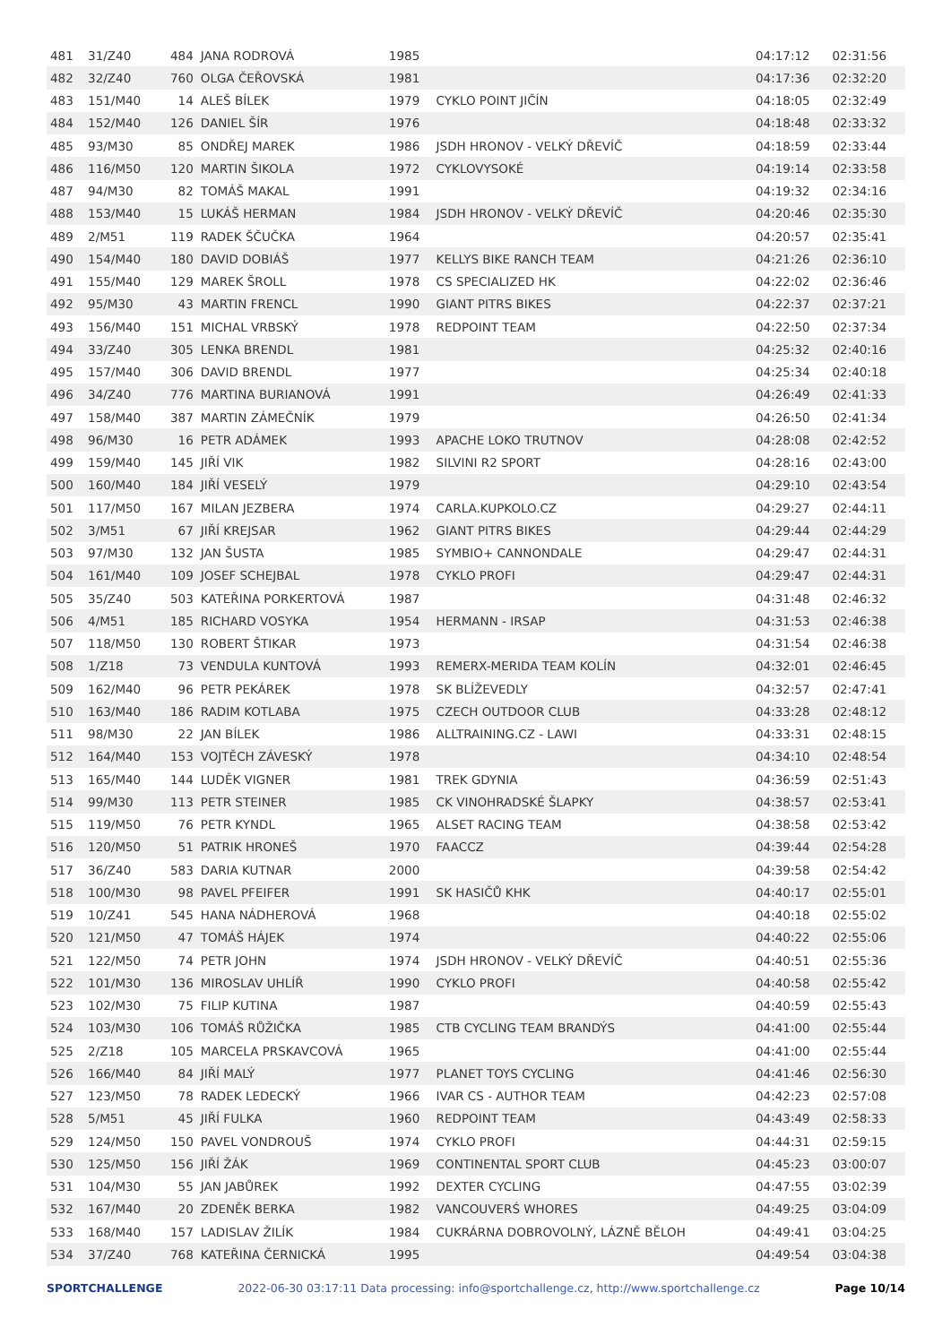| 481 | 31/Z40 | 484 | JANA RODROVÁ | 1985 | | 04:17:12 | 02:31:56 |
| 482 | 32/Z40 | 760 | OLGA ČEŘOVSKÁ | 1981 | | 04:17:36 | 02:32:20 |
| 483 | 151/M40 | 14 | ALEŠ BÍLEK | 1979 | CYKLO POINT JIČÍN | 04:18:05 | 02:32:49 |
| 484 | 152/M40 | 126 | DANIEL ŠÍR | 1976 | | 04:18:48 | 02:33:32 |
| 485 | 93/M30 | 85 | ONDŘEJ MAREK | 1986 | JSDH HRONOV - VELKÝ DŘEVÍČ | 04:18:59 | 02:33:44 |
| 486 | 116/M50 | 120 | MARTIN ŠIKOLA | 1972 | CYKLOVYSOKÉ | 04:19:14 | 02:33:58 |
| 487 | 94/M30 | 82 | TOMÁŠ MAKAL | 1991 | | 04:19:32 | 02:34:16 |
| 488 | 153/M40 | 15 | LUKÁŠ HERMAN | 1984 | JSDH HRONOV - VELKÝ DŘEVÍČ | 04:20:46 | 02:35:30 |
| 489 | 2/M51 | 119 | RADEK ŠČUČKA | 1964 | | 04:20:57 | 02:35:41 |
| 490 | 154/M40 | 180 | DAVID DOBIÁŠ | 1977 | KELLYS BIKE RANCH TEAM | 04:21:26 | 02:36:10 |
| 491 | 155/M40 | 129 | MAREK ŠROLL | 1978 | CS SPECIALIZED HK | 04:22:02 | 02:36:46 |
| 492 | 95/M30 | 43 | MARTIN FRENCL | 1990 | GIANT PITRS BIKES | 04:22:37 | 02:37:21 |
| 493 | 156/M40 | 151 | MICHAL VRBSKÝ | 1978 | REDPOINT TEAM | 04:22:50 | 02:37:34 |
| 494 | 33/Z40 | 305 | LENKA BRENDL | 1981 | | 04:25:32 | 02:40:16 |
| 495 | 157/M40 | 306 | DAVID BRENDL | 1977 | | 04:25:34 | 02:40:18 |
| 496 | 34/Z40 | 776 | MARTINA BURIANOVÁ | 1991 | | 04:26:49 | 02:41:33 |
| 497 | 158/M40 | 387 | MARTIN ZÁMEČNÍK | 1979 | | 04:26:50 | 02:41:34 |
| 498 | 96/M30 | 16 | PETR ADÁMEK | 1993 | APACHE LOKO TRUTNOV | 04:28:08 | 02:42:52 |
| 499 | 159/M40 | 145 | JIŘÍ VIK | 1982 | SILVINI R2 SPORT | 04:28:16 | 02:43:00 |
| 500 | 160/M40 | 184 | JIŘÍ VESELÝ | 1979 | | 04:29:10 | 02:43:54 |
| 501 | 117/M50 | 167 | MILAN JEZBERA | 1974 | CARLA.KUPKOLO.CZ | 04:29:27 | 02:44:11 |
| 502 | 3/M51 | 67 | JIŘÍ KREJSAR | 1962 | GIANT PITRS BIKES | 04:29:44 | 02:44:29 |
| 503 | 97/M30 | 132 | JAN ŠUSTA | 1985 | SYMBIO+ CANNONDALE | 04:29:47 | 02:44:31 |
| 504 | 161/M40 | 109 | JOSEF SCHEJBAL | 1978 | CYKLO PROFI | 04:29:47 | 02:44:31 |
| 505 | 35/Z40 | 503 | KATEŘINA PORKERTOVÁ | 1987 | | 04:31:48 | 02:46:32 |
| 506 | 4/M51 | 185 | RICHARD VOSYKA | 1954 | HERMANN - IRSAP | 04:31:53 | 02:46:38 |
| 507 | 118/M50 | 130 | ROBERT ŠTIKAR | 1973 | | 04:31:54 | 02:46:38 |
| 508 | 1/Z18 | 73 | VENDULA KUNTOVÁ | 1993 | REMERX-MERIDA TEAM KOLÍN | 04:32:01 | 02:46:45 |
| 509 | 162/M40 | 96 | PETR PEKÁREK | 1978 | SK BLÍŽEVEDLY | 04:32:57 | 02:47:41 |
| 510 | 163/M40 | 186 | RADIM KOTLABA | 1975 | CZECH OUTDOOR CLUB | 04:33:28 | 02:48:12 |
| 511 | 98/M30 | 22 | JAN BÍLEK | 1986 | ALLTRAINING.CZ - LAWI | 04:33:31 | 02:48:15 |
| 512 | 164/M40 | 153 | VOJTĚCH ZÁVESKÝ | 1978 | | 04:34:10 | 02:48:54 |
| 513 | 165/M40 | 144 | LUDĚK VIGNER | 1981 | TREK GDYNIA | 04:36:59 | 02:51:43 |
| 514 | 99/M30 | 113 | PETR STEINER | 1985 | CK VINOHRADSKÉ ŠLAPKY | 04:38:57 | 02:53:41 |
| 515 | 119/M50 | 76 | PETR KYNDL | 1965 | ALSET RACING TEAM | 04:38:58 | 02:53:42 |
| 516 | 120/M50 | 51 | PATRIK HRONEŠ | 1970 | FAACCZ | 04:39:44 | 02:54:28 |
| 517 | 36/Z40 | 583 | DARIA KUTNAR | 2000 | | 04:39:58 | 02:54:42 |
| 518 | 100/M30 | 98 | PAVEL PFEIFER | 1991 | SK HASIČŮ KHK | 04:40:17 | 02:55:01 |
| 519 | 10/Z41 | 545 | HANA NÁDHEROVÁ | 1968 | | 04:40:18 | 02:55:02 |
| 520 | 121/M50 | 47 | TOMÁŠ HÁJEK | 1974 | | 04:40:22 | 02:55:06 |
| 521 | 122/M50 | 74 | PETR JOHN | 1974 | JSDH HRONOV - VELKÝ DŘEVÍČ | 04:40:51 | 02:55:36 |
| 522 | 101/M30 | 136 | MIROSLAV UHLÍŘ | 1990 | CYKLO PROFI | 04:40:58 | 02:55:42 |
| 523 | 102/M30 | 75 | FILIP KUTINA | 1987 | | 04:40:59 | 02:55:43 |
| 524 | 103/M30 | 106 | TOMÁŠ RŮŽIČKA | 1985 | CTB CYCLING TEAM BRANDÝS | 04:41:00 | 02:55:44 |
| 525 | 2/Z18 | 105 | MARCELA PRSKAVCOVÁ | 1965 | | 04:41:00 | 02:55:44 |
| 526 | 166/M40 | 84 | JIŘÍ MALÝ | 1977 | PLANET TOYS CYCLING | 04:41:46 | 02:56:30 |
| 527 | 123/M50 | 78 | RADEK LEDECKÝ | 1966 | IVAR CS - AUTHOR TEAM | 04:42:23 | 02:57:08 |
| 528 | 5/M51 | 45 | JIŘÍ FULKA | 1960 | REDPOINT TEAM | 04:43:49 | 02:58:33 |
| 529 | 124/M50 | 150 | PAVEL VONDROUŠ | 1974 | CYKLO PROFI | 04:44:31 | 02:59:15 |
| 530 | 125/M50 | 156 | JIŘÍ ŽÁK | 1969 | CONTINENTAL SPORT CLUB | 04:45:23 | 03:00:07 |
| 531 | 104/M30 | 55 | JAN JABŮREK | 1992 | DEXTER CYCLING | 04:47:55 | 03:02:39 |
| 532 | 167/M40 | 20 | ZDENĚK BERKA | 1982 | VANCOUVERŚ WHORES | 04:49:25 | 03:04:09 |
| 533 | 168/M40 | 157 | LADISLAV ŽILÍK | 1984 | CUKRÁRNA DOBROVOLNÝ, LÁZNĚ BĚLOH | 04:49:41 | 03:04:25 |
| 534 | 37/Z40 | 768 | KATEŘINA ČERNICKÁ | 1995 | | 04:49:54 | 03:04:38 |
SPORTCHALLENGE 2022-06-30 03:17:11 Data processing: info@sportchallenge.cz, http://www.sportchallenge.cz Page 10/14